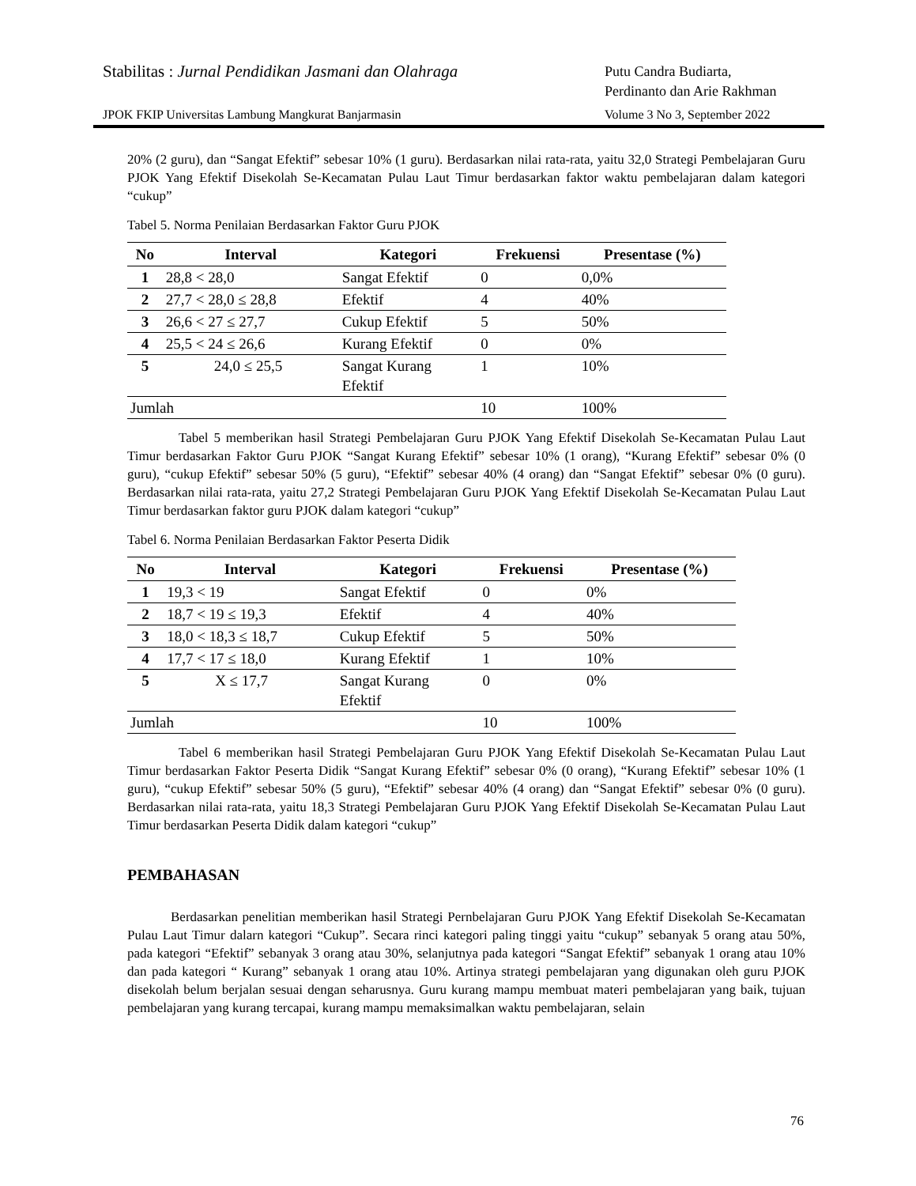Stabilitas : Jurnal Pendidikan Jasmani dan Olahraga
Putu Candra Budiarta,
Perdinanto dan Arie Rakhman
JPOK FKIP Universitas Lambung Mangkurat Banjarmasin
Volume 3 No 3, September 2022
20% (2 guru), dan “Sangat Efektif” sebesar 10% (1 guru). Berdasarkan nilai rata-rata, yaitu 32,0 Strategi Pembelajaran Guru PJOK Yang Efektif Disekolah Se-Kecamatan Pulau Laut Timur berdasarkan faktor waktu pembelajaran dalam kategori “cukup”
Tabel 5. Norma Penilaian Berdasarkan Faktor Guru PJOK
| No | Interval | Kategori | Frekuensi | Presentase (%) |
| --- | --- | --- | --- | --- |
| 1 | 28,8 < 28,0 | Sangat Efektif | 0 | 0,0% |
| 2 | 27,7 < 28,0 ≤ 28,8 | Efektif | 4 | 40% |
| 3 | 26,6 < 27 ≤ 27,7 | Cukup Efektif | 5 | 50% |
| 4 | 25,5 < 24 ≤ 26,6 | Kurang Efektif | 0 | 0% |
| 5 | 24,0 ≤ 25,5 | Sangat Kurang Efektif | 1 | 10% |
| Jumlah | | | 10 | 100% |
Tabel 5 memberikan hasil Strategi Pembelajaran Guru PJOK Yang Efektif Disekolah Se-Kecamatan Pulau Laut Timur berdasarkan Faktor Guru PJOK “Sangat Kurang Efektif” sebesar 10% (1 orang), “Kurang Efektif” sebesar 0% (0 guru), “cukup Efektif” sebesar 50% (5 guru), “Efektif” sebesar 40% (4 orang) dan “Sangat Efektif” sebesar 0% (0 guru). Berdasarkan nilai rata-rata, yaitu 27,2 Strategi Pembelajaran Guru PJOK Yang Efektif Disekolah Se-Kecamatan Pulau Laut Timur berdasarkan faktor guru PJOK dalam kategori “cukup”
Tabel 6. Norma Penilaian Berdasarkan Faktor Peserta Didik
| No | Interval | Kategori | Frekuensi | Presentase (%) |
| --- | --- | --- | --- | --- |
| 1 | 19,3 < 19 | Sangat Efektif | 0 | 0% |
| 2 | 18,7 < 19 ≤ 19,3 | Efektif | 4 | 40% |
| 3 | 18,0 < 18,3 ≤ 18,7 | Cukup Efektif | 5 | 50% |
| 4 | 17,7 < 17 ≤ 18,0 | Kurang Efektif | 1 | 10% |
| 5 | X ≤ 17,7 | Sangat Kurang Efektif | 0 | 0% |
| Jumlah | | | 10 | 100% |
Tabel 6 memberikan hasil Strategi Pembelajaran Guru PJOK Yang Efektif Disekolah Se-Kecamatan Pulau Laut Timur berdasarkan Faktor Peserta Didik “Sangat Kurang Efektif” sebesar 0% (0 orang), “Kurang Efektif” sebesar 10% (1 guru), “cukup Efektif” sebesar 50% (5 guru), “Efektif” sebesar 40% (4 orang) dan “Sangat Efektif” sebesar 0% (0 guru). Berdasarkan nilai rata-rata, yaitu 18,3 Strategi Pembelajaran Guru PJOK Yang Efektif Disekolah Se-Kecamatan Pulau Laut Timur berdasarkan Peserta Didik dalam kategori “cukup”
PEMBAHASAN
Berdasarkan penelitian memberikan hasil Strategi Pernbelajaran Guru PJOK Yang Efektif Disekolah Se-Kecamatan Pulau Laut Timur dalarn kategori “Cukup”. Secara rinci kategori paling tinggi yaitu “cukup” sebanyak 5 orang atau 50%, pada kategori “Efektif” sebanyak 3 orang atau 30%, selanjutnya pada kategori “Sangat Efektif” sebanyak 1 orang atau 10% dan pada kategori “ Kurang” sebanyak 1 orang atau 10%. Artinya strategi pembelajaran yang digunakan oleh guru PJOK disekolah belum berjalan sesuai dengan seharusnya. Guru kurang mampu membuat materi pembelajaran yang baik, tujuan pembelajaran yang kurang tercapai, kurang mampu memaksimalkan waktu pembelajaran, selain
76